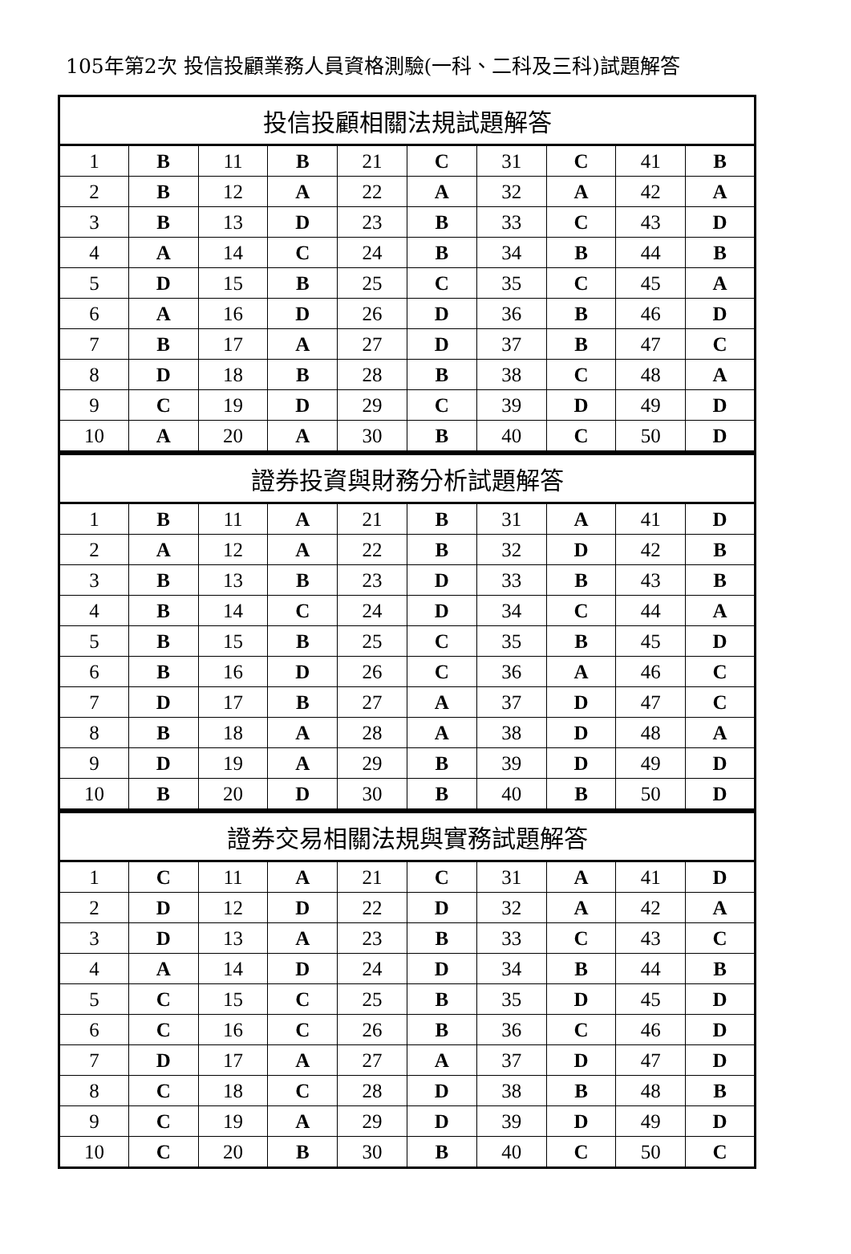105年第2次 投信投顧業務人員資格測驗(一科、二科及三科)試題解答
| 投信投顧相關法規試題解答 | | | | | | | | | |
| --- | --- | --- | --- | --- | --- | --- | --- | --- | --- |
| 1 | B | 11 | B | 21 | C | 31 | C | 41 | B |
| 2 | B | 12 | A | 22 | A | 32 | A | 42 | A |
| 3 | B | 13 | D | 23 | B | 33 | C | 43 | D |
| 4 | A | 14 | C | 24 | B | 34 | B | 44 | B |
| 5 | D | 15 | B | 25 | C | 35 | C | 45 | A |
| 6 | A | 16 | D | 26 | D | 36 | B | 46 | D |
| 7 | B | 17 | A | 27 | D | 37 | B | 47 | C |
| 8 | D | 18 | B | 28 | B | 38 | C | 48 | A |
| 9 | C | 19 | D | 29 | C | 39 | D | 49 | D |
| 10 | A | 20 | A | 30 | B | 40 | C | 50 | D |
| 證券投資與財務分析試題解答 | | | | | | | | | |
| --- | --- | --- | --- | --- | --- | --- | --- | --- | --- |
| 1 | B | 11 | A | 21 | B | 31 | A | 41 | D |
| 2 | A | 12 | A | 22 | B | 32 | D | 42 | B |
| 3 | B | 13 | B | 23 | D | 33 | B | 43 | B |
| 4 | B | 14 | C | 24 | D | 34 | C | 44 | A |
| 5 | B | 15 | B | 25 | C | 35 | B | 45 | D |
| 6 | B | 16 | D | 26 | C | 36 | A | 46 | C |
| 7 | D | 17 | B | 27 | A | 37 | D | 47 | C |
| 8 | B | 18 | A | 28 | A | 38 | D | 48 | A |
| 9 | D | 19 | A | 29 | B | 39 | D | 49 | D |
| 10 | B | 20 | D | 30 | B | 40 | B | 50 | D |
| 證券交易相關法規與實務試題解答 | | | | | | | | | |
| --- | --- | --- | --- | --- | --- | --- | --- | --- | --- |
| 1 | C | 11 | A | 21 | C | 31 | A | 41 | D |
| 2 | D | 12 | D | 22 | D | 32 | A | 42 | A |
| 3 | D | 13 | A | 23 | B | 33 | C | 43 | C |
| 4 | A | 14 | D | 24 | D | 34 | B | 44 | B |
| 5 | C | 15 | C | 25 | B | 35 | D | 45 | D |
| 6 | C | 16 | C | 26 | B | 36 | C | 46 | D |
| 7 | D | 17 | A | 27 | A | 37 | D | 47 | D |
| 8 | C | 18 | C | 28 | D | 38 | B | 48 | B |
| 9 | C | 19 | A | 29 | D | 39 | D | 49 | D |
| 10 | C | 20 | B | 30 | B | 40 | C | 50 | C |